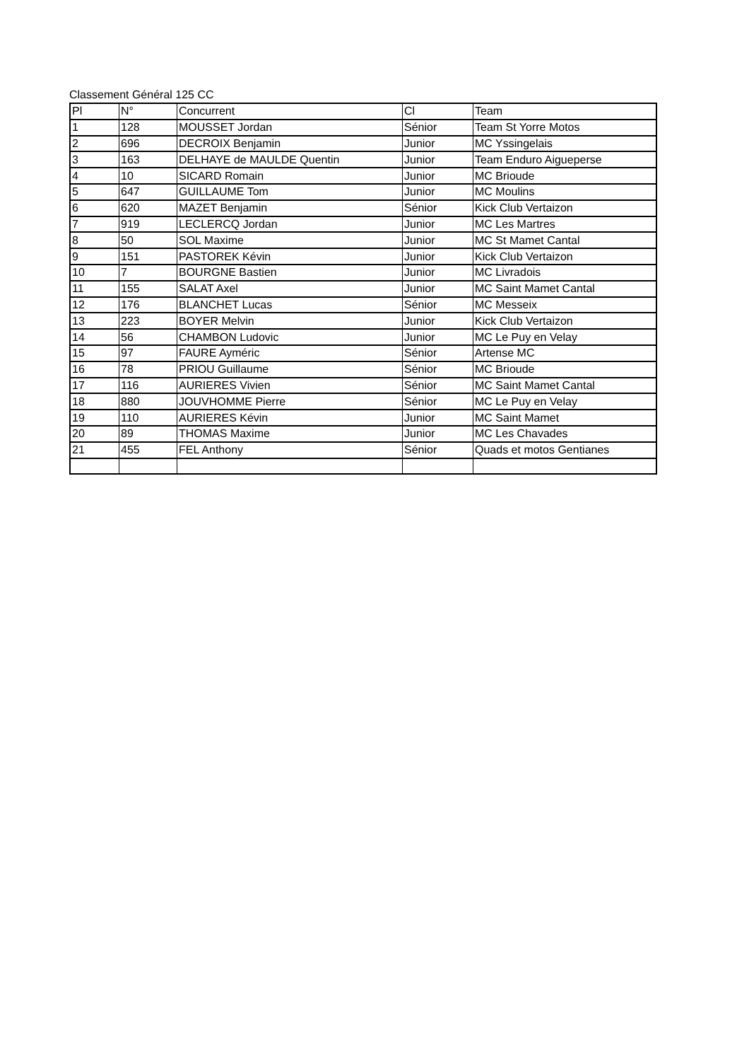Classement Général 125 CC
| Pl | N° | Concurrent | Cl | Team |
| --- | --- | --- | --- | --- |
| 1 | 128 | MOUSSET Jordan | Sénior | Team St Yorre Motos |
| 2 | 696 | DECROIX Benjamin | Junior | MC Yssingelais |
| 3 | 163 | DELHAYE de MAULDE Quentin | Junior | Team Enduro Aigueperse |
| 4 | 10 | SICARD Romain | Junior | MC Brioude |
| 5 | 647 | GUILLAUME Tom | Junior | MC Moulins |
| 6 | 620 | MAZET Benjamin | Sénior | Kick Club Vertaizon |
| 7 | 919 | LECLERCQ Jordan | Junior | MC Les Martres |
| 8 | 50 | SOL Maxime | Junior | MC St Mamet Cantal |
| 9 | 151 | PASTOREK Kévin | Junior | Kick Club Vertaizon |
| 10 | 7 | BOURGNE Bastien | Junior | MC Livradois |
| 11 | 155 | SALAT Axel | Junior | MC Saint Mamet Cantal |
| 12 | 176 | BLANCHET Lucas | Sénior | MC Messeix |
| 13 | 223 | BOYER Melvin | Junior | Kick Club Vertaizon |
| 14 | 56 | CHAMBON Ludovic | Junior | MC Le Puy en Velay |
| 15 | 97 | FAURE Ayméric | Sénior | Artense MC |
| 16 | 78 | PRIOU Guillaume | Sénior | MC Brioude |
| 17 | 116 | AURIERES Vivien | Sénior | MC Saint Mamet Cantal |
| 18 | 880 | JOUVHOMME Pierre | Sénior | MC Le Puy en Velay |
| 19 | 110 | AURIERES Kévin | Junior | MC Saint Mamet |
| 20 | 89 | THOMAS Maxime | Junior | MC Les Chavades |
| 21 | 455 | FEL Anthony | Sénior | Quads et motos Gentianes |